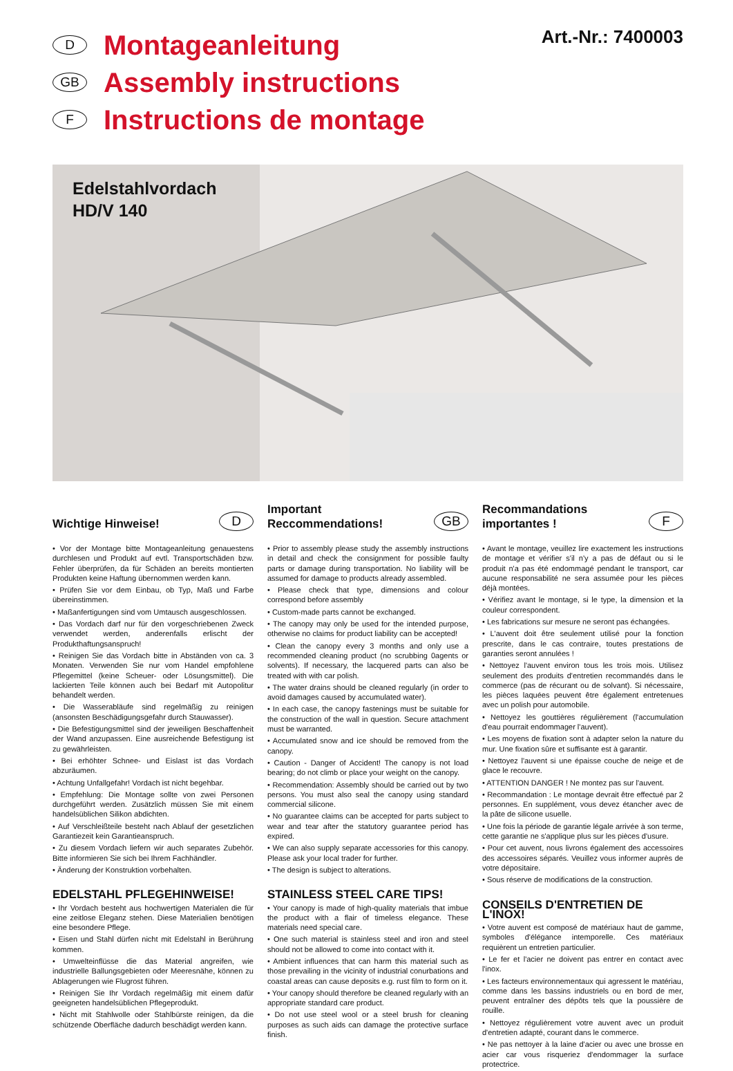D
Montageanleitung
GB
Assembly instructions
F
Instructions de montage
Art.-Nr.: 7400003
Edelstahlvordach
HD/V 140
Wichtige Hinweise! D
• Vor der Montage bitte Montageanleitung genauestens durchlesen und Produkt auf evtl. Transportschäden bzw. Fehler überprüfen, da für Schäden an bereits montierten Produkten keine Haftung übernommen werden kann.
• Prüfen Sie vor dem Einbau, ob Typ, Maß und Farbe übereinstimmen.
• Maßanfertigungen sind vom Umtausch ausgeschlossen.
• Das Vordach darf nur für den vorgeschriebenen Zweck verwendet werden, anderenfalls erlischt der Produkthaftungsanspruch!
• Reinigen Sie das Vordach bitte in Abständen von ca. 3 Monaten. Verwenden Sie nur vom Handel empfohlene Pflegemittel (keine Scheuer- oder Lösungsmittel). Die lackierten Teile können auch bei Bedarf mit Autopolitur behandelt werden.
• Die Wasserabläufe sind regelmäßig zu reinigen (ansonsten Beschädigungsgefahr durch Stauwasser).
• Die Befestigungsmittel sind der jeweiligen Beschaffenheit der Wand anzupassen. Eine ausreichende Befestigung ist zu gewährleisten.
• Bei erhöhter Schnee- und Eislast ist das Vordach abzuräumen.
• Achtung Unfallgefahr! Vordach ist nicht begehbar.
• Empfehlung: Die Montage sollte von zwei Personen durchgeführt werden. Zusätzlich müssen Sie mit einem handelsüblichen Silikon abdichten.
• Auf Verschleißteile besteht nach Ablauf der gesetzlichen Garantiezeit kein Garantieanspruch.
• Zu diesem Vordach liefern wir auch separates Zubehör. Bitte informieren Sie sich bei Ihrem Fachhändler.
• Änderung der Konstruktion vorbehalten.
EDELSTAHL PFLEGEHINWEISE!
• Ihr Vordach besteht aus hochwertigen Materialen die für eine zeitlose Eleganz stehen. Diese Materialien benötigen eine besondere Pflege.
• Eisen und Stahl dürfen nicht mit Edelstahl in Berührung kommen.
• Umwelteinflüsse die das Material angreifen, wie industrielle Ballungsgebieten oder Meeresnähe, können zu Ablagerungen wie Flugrost führen.
• Reinigen Sie Ihr Vordach regelmäßig mit einem dafür geeigneten handelsüblichen Pflegeprodukt.
• Nicht mit Stahlwolle oder Stahlbürste reinigen, da die schützende Oberfläche dadurch beschädigt werden kann.
Important
Reccommendations! GB
• Prior to assembly please study the assembly instructions in detail and check the consignment for possible faulty parts or damage during transportation. No liability will be assumed for damage to products already assembled.
• Please check that type, dimensions and colour correspond before assembly
• Custom-made parts cannot be exchanged.
• The canopy may only be used for the intended purpose, otherwise no claims for product liability can be accepted!
• Clean the canopy every 3 months and only use a recommended cleaning product (no scrubbing 0agents or solvents). If necessary, the lacquered parts can also be treated with with car polish.
• The water drains should be cleaned regularly (in order to avoid damages caused by accumulated water).
• In each case, the canopy fastenings must be suitable for the construction of the wall in question. Secure attachment must be warranted.
• Accumulated snow and ice should be removed from the canopy.
• Caution - Danger of Accident! The canopy is not load bearing; do not climb or place your weight on the canopy.
• Recommendation: Assembly should be carried out by two persons. You must also seal the canopy using standard commercial silicone.
• No guarantee claims can be accepted for parts subject to wear and tear after the statutory guarantee period has expired.
• We can also supply separate accessories for this canopy. Please ask your local trader for further.
• The design is subject to alterations.
STAINLESS STEEL CARE TIPS!
• Your canopy is made of high-quality materials that imbue the product with a flair of timeless elegance. These materials need special care.
• One such material is stainless steel and iron and steel should not be allowed to come into contact with it.
• Ambient influences that can harm this material such as those prevailing in the vicinity of industrial conurbations and coastal areas can cause deposits e.g. rust film to form on it.
• Your canopy should therefore be cleaned regularly with an appropriate standard care product.
• Do not use steel wool or a steel brush for cleaning purposes as such aids can damage the protective surface finish.
Recommandations
importantes ! F
• Avant le montage, veuillez lire exactement les instructions de montage et vérifier s'il n'y a pas de défaut ou si le produit n'a pas été endommagé pendant le transport, car aucune responsabilité ne sera assumée pour les pièces déjà montées.
• Vérifiez avant le montage, si le type, la dimension et la couleur correspondent.
• Les fabrications sur mesure ne seront pas échangées.
• L'auvent doit être seulement utilisé pour la fonction prescrite, dans le cas contraire, toutes prestations de garanties seront annulées !
• Nettoyez l'auvent environ tous les trois mois. Utilisez seulement des produits d'entretien recommandés dans le commerce (pas de récurant ou de solvant). Si nécessaire, les pièces laquées peuvent être également entretenues avec un polish pour automobile.
• Nettoyez les gouttières régulièrement (l'accumulation d'eau pourrait endommager l'auvent).
• Les moyens de fixation sont à adapter selon la nature du mur. Une fixation sûre et suffisante est à garantir.
• Nettoyez l'auvent si une épaisse couche de neige et de glace le recouvre.
• ATTENTION DANGER ! Ne montez pas sur l'auvent.
• Recommandation : Le montage devrait être effectué par 2 personnes. En supplément, vous devez étancher avec de la pâte de silicone usuelle.
• Une fois la période de garantie légale arrivée à son terme, cette garantie ne s'applique plus sur les pièces d'usure.
• Pour cet auvent, nous livrons également des accessoires des accessoires séparés. Veuillez vous informer auprès de votre dépositaire.
• Sous réserve de modifications de la construction.
CONSEILS D'ENTRETIEN DE L'INOX!
• Votre auvent est composé de matériaux haut de gamme, symboles d'élégance intemporelle. Ces matériaux requièrent un entretien particulier.
• Le fer et l'acier ne doivent pas entrer en contact avec l'inox.
• Les facteurs environnementaux qui agressent le matériau, comme dans les bassins industriels ou en bord de mer, peuvent entraîner des dépôts tels que la poussière de rouille.
• Nettoyez régulièrement votre auvent avec un produit d'entretien adapté, courant dans le commerce.
• Ne pas nettoyer à la laine d'acier ou avec une brosse en acier car vous risqueriez d'endommager la surface protectrice.